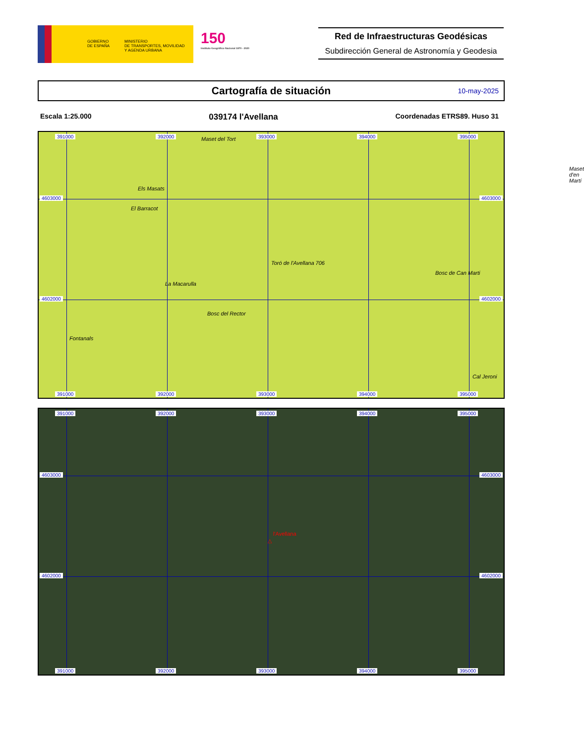GOBIERNO
DE ESPAÑA
MINISTERIO
DE TRANSPORTES, MOVILIDAD
Y AGENDA URBANA
150
Instituto Geográfico Nacional 1870 - 2020
Red de Infraestructuras Geodésicas
Subdirección General de Astronomía y Geodesia
Cartografía de situación
10-may-2025
Escala 1:25.000 039174 l'Avellana Coordenadas ETRS89. Huso 31
391000 392000 393000 394000 395000
4603000 4603000
4602000 4602000
Maset del Tort
Els Masats
El Barracot
Toró de l'Avellana 706
Maset d'en Martí
Bosc de Can Marti
La Macarulla
Bosc del Rector
Fontanals
Cal Jeroni
391000 392000 393000 394000 395000
391000 392000 393000 394000 395000
4603000 4603000
l'Avellana
△
4602000 4602000
391000 392000 393000 394000 395000